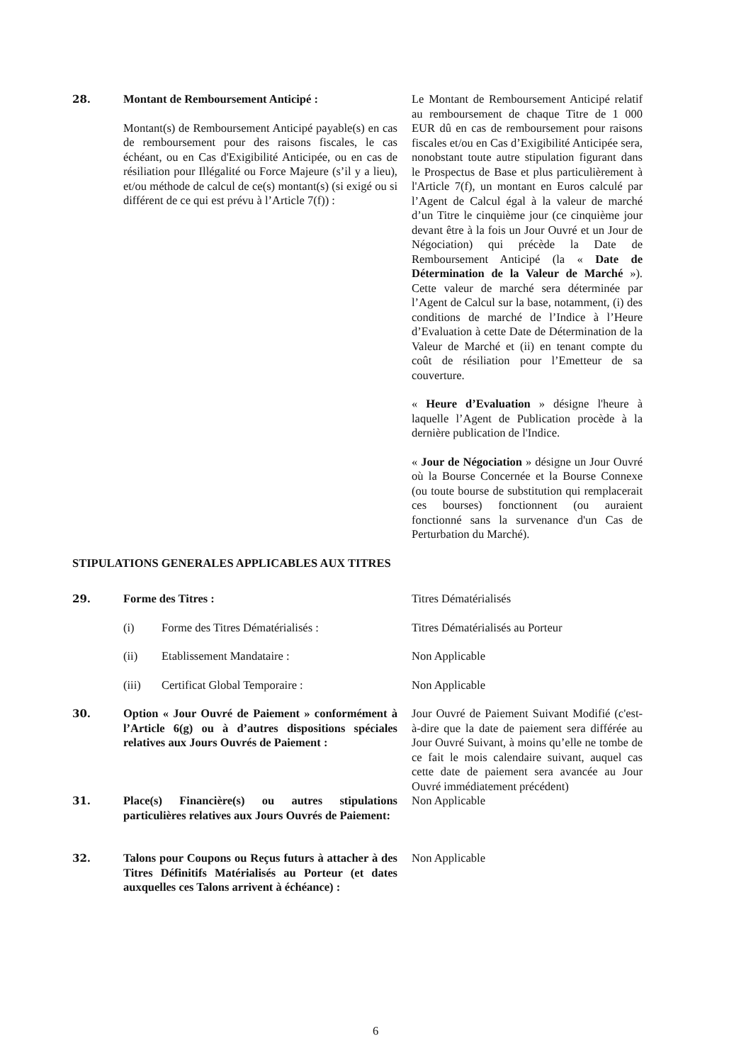28. Montant de Remboursement Anticipé :
Montant(s) de Remboursement Anticipé payable(s) en cas de remboursement pour des raisons fiscales, le cas échéant, ou en Cas d'Exigibilité Anticipée, ou en cas de résiliation pour Illégalité ou Force Majeure (s’il y a lieu), et/ou méthode de calcul de ce(s) montant(s) (si exigé ou si différent de ce qui est prévu à l’Article 7(f)) :
Le Montant de Remboursement Anticipé relatif au remboursement de chaque Titre de 1 000 EUR dû en cas de remboursement pour raisons fiscales et/ou en Cas d’Exigibilité Anticipée sera, nonobstant toute autre stipulation figurant dans le Prospectus de Base et plus particulièrement à l'Article 7(f), un montant en Euros calculé par l’Agent de Calcul égal à la valeur de marché d’un Titre le cinquième jour (ce cinquième jour devant être à la fois un Jour Ouvré et un Jour de Négociation) qui précède la Date de Remboursement Anticipé (la « Date de Détermination de la Valeur de Marché »). Cette valeur de marché sera déterminée par l’Agent de Calcul sur la base, notamment, (i) des conditions de marché de l’Indice à l’Heure d’Evaluation à cette Date de Détermination de la Valeur de Marché et (ii) en tenant compte du coût de résiliation pour l’Emetteur de sa couverture.
« Heure d’Evaluation » désigne l'heure à laquelle l’Agent de Publication procède à la dernière publication de l'Indice.
« Jour de Négociation » désigne un Jour Ouvré où la Bourse Concernée et la Bourse Connexe (ou toute bourse de substitution qui remplacerait ces bourses) fonctionnent (ou auraient fonctionné sans la survenance d'un Cas de Perturbation du Marché).
STIPULATIONS GENERALES APPLICABLES AUX TITRES
29. Forme des Titres : Titres Dématérialisés
(i) Forme des Titres Dématérialisés : Titres Dématérialisés au Porteur
(ii) Etablissement Mandataire : Non Applicable
(iii) Certificat Global Temporaire : Non Applicable
30. Option « Jour Ouvré de Paiement » conformément à l’Article 6(g) ou à d’autres dispositions spéciales relatives aux Jours Ouvrés de Paiement :
Jour Ouvré de Paiement Suivant Modifié (c'est-à-dire que la date de paiement sera différée au Jour Ouvré Suivant, à moins qu’elle ne tombe de ce fait le mois calendaire suivant, auquel cas cette date de paiement sera avancée au Jour Ouvré immédiatement précédent)
31. Place(s) Financière(s) ou autres stipulations particulières relatives aux Jours Ouvrés de Paiement:
Non Applicable
32. Talons pour Coupons ou Reçus futurs à attacher à des Titres Définitifs Matérialisés au Porteur (et dates auxquelles ces Talons arrivent à échéance) :
Non Applicable
6